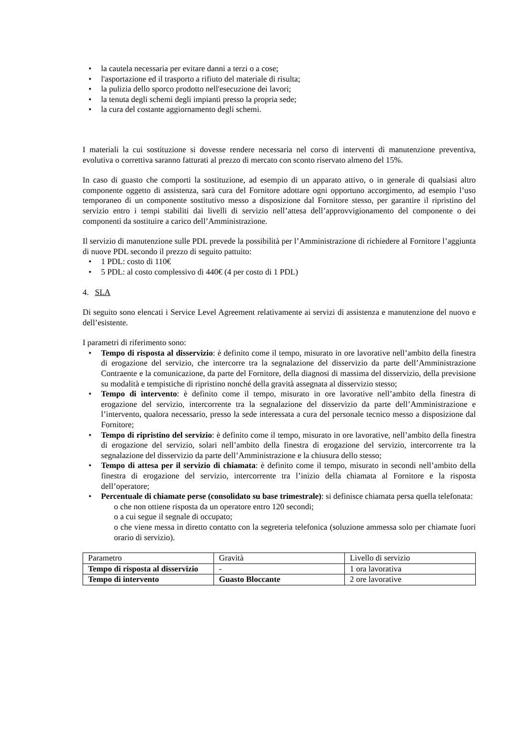• la cautela necessaria per evitare danni a terzi o a cose;
• l'asportazione ed il trasporto a rifiuto del materiale di risulta;
• la pulizia dello sporco prodotto nell'esecuzione dei lavori;
• la tenuta degli schemi degli impianti presso la propria sede;
• la cura del costante aggiornamento degli schemi.
I materiali la cui sostituzione si dovesse rendere necessaria nel corso di interventi di manutenzione preventiva, evolutiva o correttiva saranno fatturati al prezzo di mercato con sconto riservato almeno del 15%.
In caso di guasto che comporti la sostituzione, ad esempio di un apparato attivo, o in generale di qualsiasi altro componente oggetto di assistenza, sarà cura del Fornitore adottare ogni opportuno accorgimento, ad esempio l’uso temporaneo di un componente sostitutivo messo a disposizione dal Fornitore stesso, per garantire il ripristino del servizio entro i tempi stabiliti dai livelli di servizio nell’attesa dell’approvvigionamento del componente o dei componenti da sostituire a carico dell’Amministrazione.
Il servizio di manutenzione sulle PDL prevede la possibilità per l’Amministrazione di richiedere al Fornitore l’aggiunta di nuove PDL secondo il prezzo di seguito pattuito:
• 1 PDL: costo di 110€
• 5 PDL: al costo complessivo di 440€ (4 per costo di 1 PDL)
4. SLA
Di seguito sono elencati i Service Level Agreement relativamente ai servizi di assistenza e manutenzione del nuovo e dell’esistente.
I parametri di riferimento sono:
• Tempo di risposta al disservizio: è definito come il tempo, misurato in ore lavorative nell’ambito della finestra di erogazione del servizio, che intercorre tra la segnalazione del disservizio da parte dell’Amministrazione Contraente e la comunicazione, da parte del Fornitore, della diagnosi di massima del disservizio, della previsione su modalità e tempistiche di ripristino nonché della gravità assegnata al disservizio stesso;
• Tempo di intervento: è definito come il tempo, misurato in ore lavorative nell’ambito della finestra di erogazione del servizio, intercorrente tra la segnalazione del disservizio da parte dell’Amministrazione e l’intervento, qualora necessario, presso la sede interessata a cura del personale tecnico messo a disposizione dal Fornitore;
• Tempo di ripristino del servizio: è definito come il tempo, misurato in ore lavorative, nell’ambito della finestra di erogazione del servizio, solari nell’ambito della finestra di erogazione del servizio, intercorrente tra la segnalazione del disservizio da parte dell’Amministrazione e la chiusura dello stesso;
• Tempo di attesa per il servizio di chiamata: è definito come il tempo, misurato in secondi nell’ambito della finestra di erogazione del servizio, intercorrente tra l’inizio della chiamata al Fornitore e la risposta dell’operatore;
• Percentuale di chiamate perse (consolidato su base trimestrale): si definisce chiamata persa quella telefonata:
o che non ottiene risposta da un operatore entro 120 secondi;
o a cui segue il segnale di occupato;
o che viene messa in diretto contatto con la segreteria telefonica (soluzione ammessa solo per chiamate fuori orario di servizio).
| Parametro | Gravità | Livello di servizio |
| Tempo di risposta al disservizio | - | 1 ora lavorativa |
| Tempo di intervento | Guasto Bloccante | 2 ore lavorative |